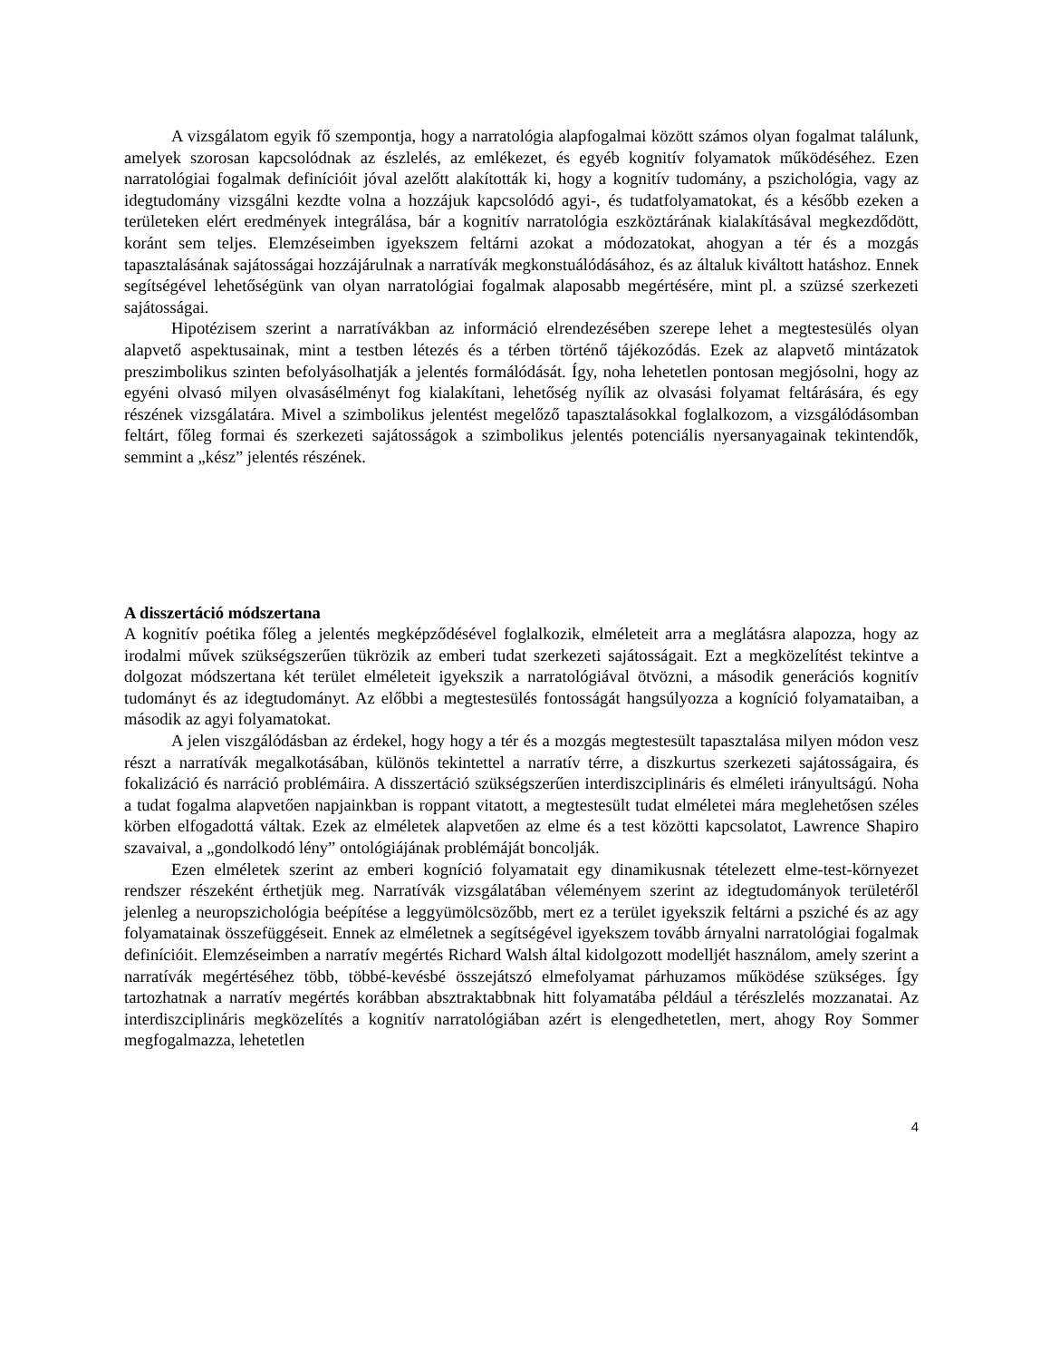A vizsgálatom egyik fő szempontja, hogy a narratológia alapfogalmai között számos olyan fogalmat találunk, amelyek szorosan kapcsolódnak az észlelés, az emlékezet, és egyéb kognitív folyamatok működéséhez. Ezen narratológiai fogalmak definícióit jóval azelőtt alakították ki, hogy a kognitív tudomány, a pszichológia, vagy az idegtudomány vizsgálni kezdte volna a hozzájuk kapcsolódó agyi-, és tudatfolyamatokat, és a később ezeken a területeken elért eredmények integrálása, bár a kognitív narratológia eszköztárának kialakításával megkezdődött, koránt sem teljes. Elemzéseimben igyekszem feltárni azokat a módozatokat, ahogyan a tér és a mozgás tapasztalásának sajátosságai hozzájárulnak a narratívák megkonstuálódásához, és az általuk kiváltott hatáshoz. Ennek segítségével lehetőségünk van olyan narratológiai fogalmak alaposabb megértésére, mint pl. a szüzsé szerkezeti sajátosságai.
Hipotézisem szerint a narratívákban az információ elrendezésében szerepe lehet a megtestesülés olyan alapvető aspektusainak, mint a testben létezés és a térben történő tájékozódás. Ezek az alapvető mintázatok preszimbolikus szinten befolyásolhatják a jelentés formálódását. Így, noha lehetetlen pontosan megjósolni, hogy az egyéni olvasó milyen olvasásélményt fog kialakítani, lehetőség nyílik az olvasási folyamat feltárására, és egy részének vizsgálatára. Mivel a szimbolikus jelentést megelőző tapasztalásokkal foglalkozom, a vizsgálódásomban feltárt, főleg formai és szerkezeti sajátosságok a szimbolikus jelentés potenciális nyersanyagainak tekintendők, semmint a „kész” jelentés részének.
A disszertáció módszertana
A kognitív poétika főleg a jelentés megképződésével foglalkozik, elméleteit arra a meglátásra alapozza, hogy az irodalmi művek szükségszerűen tükrözik az emberi tudat szerkezeti sajátosságait. Ezt a megközelítést tekintve a dolgozat módszertana két terület elméleteit igyekszik a narratológiával ötvözni, a második generációs kognitív tudományt és az idegtudományt. Az előbbi a megtestesülés fontosságát hangsúlyozza a kogníció folyamataiban, a második az agyi folyamatokat.
A jelen viszgálódásban az érdekel, hogy hogy a tér és a mozgás megtestesült tapasztalása milyen módon vesz részt a narratívák megalkotásában, különös tekintettel a narratív térre, a diszkurtus szerkezeti sajátosságaira, és fokalizáció és narráció problémáira. A disszertáció szükségszerűen interdiszciplináris és elméleti irányultságú. Noha a tudat fogalma alapvetően napjainkban is roppant vitatott, a megtestesült tudat elméletei mára meglehetősen széles körben elfogadottá váltak. Ezek az elméletek alapvetően az elme és a test közötti kapcsolatot, Lawrence Shapiro szavaival, a „gondolkodó lény” ontológiájának problémáját boncolják.
Ezen elméletek szerint az emberi kogníció folyamatait egy dinamikusnak tételezett elme-test-környezet rendszer részeként érthetjük meg. Narratívák vizsgálatában véleményem szerint az idegtudományok területéről jelenleg a neuropszichológia beépítése a leggyümölcsözőbb, mert ez a terület igyekszik feltárni a psziché és az agy folyamatainak összefüggéseit. Ennek az elméletnek a segítségével igyekszem tovább árnyalni narratológiai fogalmak definícióit. Elemzéseimben a narratív megértés Richard Walsh által kidolgozott modelljét használom, amely szerint a narratívák megértéséhez több, többé-kevésbé összejátszó elmefolyamat párhuzamos működése szükséges. Így tartozhatnak a narratív megértés korábban absztraktabbnak hitt folyamatába például a térészlelés mozzanatai. Az interdiszciplináris megközelítés a kognitív narratológiában azért is elengedhetetlen, mert, ahogy Roy Sommer megfogalmazza, lehetetlen
4